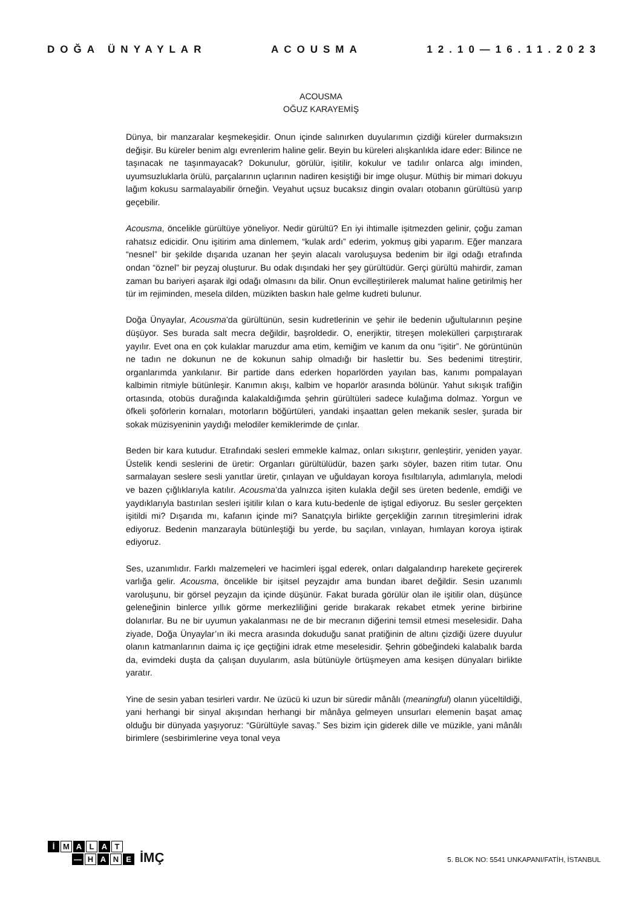DOĞA ÜNYAYLAR ACOUSMA 12.10—16.11.2023
ACOUSMA
OĞUZ KARAYEMİŞ
Dünya, bir manzaralar keşmekeşidir. Onun içinde salınırken duyularımın çizdiği küreler durmaksızın değişir. Bu küreler benim algı evrenlerim haline gelir. Beyin bu küreleri alışkanlıkla idare eder: Bilince ne taşınacak ne taşınmayacak? Dokunulur, görülür, işitilir, kokulur ve tadılır onlarca algı iminden, uyumsuzluklarla örülü, parçalarının uçlarının nadiren kesiştiği bir imge oluşur. Müthiş bir mimari dokuyu lağım kokusu sarmalayabilir örneğin. Veyahut uçsuz bucaksız dingin ovaları otobanın gürültüsü yarıp geçebilir.
Acousma, öncelikle gürültüye yöneliyor. Nedir gürültü? En iyi ihtimalle işitmezden gelinir, çoğu zaman rahatsız edicidir. Onu işitirim ama dinlemem, “kulak ardı” ederim, yokmuş gibi yaparım. Eğer manzara “nesnel” bir şekilde dışarıda uzanan her şeyin alacalı varoluşuysa bedenim bir ilgi odağı etrafında ondan “öznel” bir peyzaj oluşturur. Bu odak dışındaki her şey gürültüdür. Gerçi gürültü mahirdir, zaman zaman bu bariyeri aşarak ilgi odağı olmasını da bilir. Onun evcilleştirilerek malumat haline getirilmiş her tür im rejiminden, mesela dilden, müzikten baskın hale gelme kudreti bulunur.
Doğa Ünyaylar, Acousma’da gürültünün, sesin kudretlerinin ve şehir ile bedenin uğultularının peşine düşüyor. Ses burada salt mecra değildir, başroldedir. O, enerjiktir, titreşen molekülleri çarpıştırarak yayılır. Evet ona en çok kulaklar maruzdur ama etim, kemiğim ve kanım da onu “işitir”. Ne görüntünün ne tadın ne dokunun ne de kokunun sahip olmadığı bir haslettir bu. Ses bedenimi titreştirir, organlarımda yankılanır. Bir partide dans ederken hoparlörden yayılan bas, kanımı pompalayan kalbimin ritmiyle bütünleşir. Kanımın akışı, kalbim ve hoparlör arasında bölünür. Yahut sıkışık trafiğin ortasında, otobüs durağında kalakaldığımda şehrin gürültüleri sadece kulağıma dolmaz. Yorgun ve öfkeli şoförlerin kornaları, motorların böğürtüleri, yandaki inşaattan gelen mekanik sesler, şurada bir sokak müzisyeninin yaydığı melodiler kemiklerimde de çınlar.
Beden bir kara kutudur. Etrafındaki sesleri emmekle kalmaz, onları sıkıştırır, genleştirir, yeniden yayar. Üstelik kendi seslerini de üretir: Organları gürültülüdür, bazen şarkı söyler, bazen ritim tutar. Onu sarmalayan seslere sesli yanıtlar üretir, çınlayan ve uğuldayan koroya fısıltılarıyla, adımlarıyla, melodi ve bazen çığlıklarıyla katılır. Acousma’da yalnızca işiten kulakla değil ses üreten bedenle, emdiği ve yaydıklarıyla bastırılan sesleri işitilir kılan o kara kutu-bedenle de iştigal ediyoruz. Bu sesler gerçekten işitildi mi? Dışarıda mı, kafanın içinde mi? Sanatçıyla birlikte gerçekliğin zarının titreşimlerini idrak ediyoruz. Bedenin manzarayla bütünleştiği bu yerde, bu saçılan, vınlayan, hımlayan koroya iştirak ediyoruz.
Ses, uzanımlıdır. Farklı malzemeleri ve hacimleri işgal ederek, onları dalgalandırıp harekete geçirerek varlığa gelir. Acousma, öncelikle bir işitsel peyzajdır ama bundan ibaret değildir. Sesin uzanımlı varoluşunu, bir görsel peyzajın da içinde düşünür. Fakat burada görülür olan ile işitilir olan, düşünce geleneğinin binlerce yıllık görme merkezliliğini geride bırakarak rekabet etmek yerine birbirine dolanırlar. Bu ne bir uyumun yakalanması ne de bir mecranın diğerini temsil etmesi meselesidir. Daha ziyade, Doğa Ünyaylar’ın iki mecra arasında dokuduğu sanat pratiğinin de altını çizdiği üzere duyulur olanın katmanlarının daima iç içe geçtiğini idrak etme meselesidir. Şehrin göbeğindeki kalabalık barda da, evimdeki duşta da çalışan duyularım, asla bütünüyle örtüşmeyen ama kesişen dünyaları birlikte yaratır.
Yine de sesin yaban tesirleri vardır. Ne üzücü ki uzun bir süredir mânâlı (meaningful) olanın yüceltildiği, yani herhangi bir sinyal akışından herhangi bir mânâya gelmeyen unsurları elemenin başat amaç olduğu bir dünyada yaşıyoruz: “Gürültüyle savaş.” Ses bizim için giderek dille ve müzikle, yani mânâlı birimlere (sesbirimlerine veya tonal veya
İ M A L A T
— H A N E
İMÇ
5. BLOK NO: 5541 UNKAPANI/FATİH, İSTANBUL